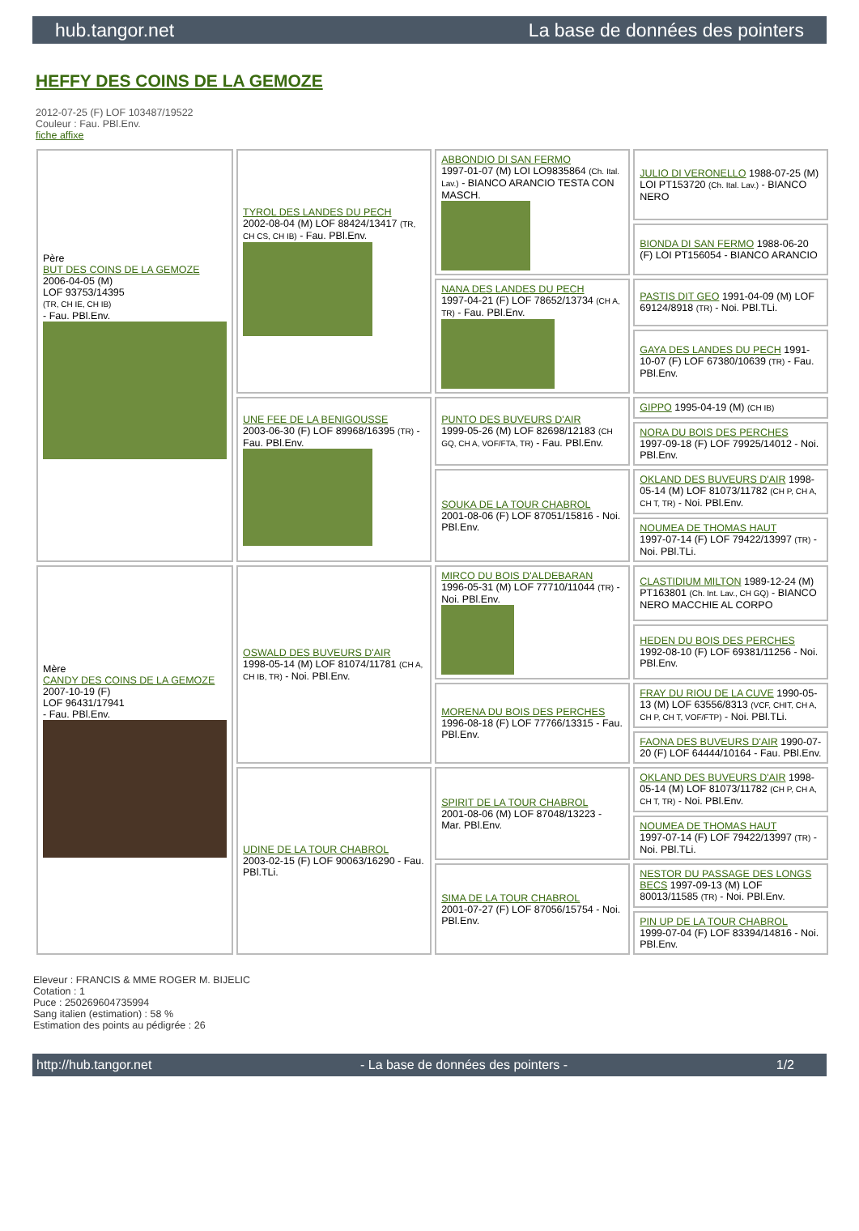hub.tangor.net La base de données des pointers
HEFFY DES COINS DE LA GEMOZE
2012-07-25 (F) LOF 103487/19522
Couleur : Fau. PBl.Env.
fiche affixe
| Père BUT DES COINS DE LA GEMOZE 2006-04-05 (M) LOF 93753/14395 (TR, CH IE, CH IB) - Fau. PBl.Env. | TYROL DES LANDES DU PECH 2002-08-04 (M) LOF 88424/13417 (TR, CH CS, CH IB) - Fau. PBl.Env. | ABBONDIO DI SAN FERMO 1997-01-07 (M) LOI LO9835864 (Ch. Ital. Lav.) - BIANCO ARANCIO TESTA CON MASCH. | JULIO DI VERONELLO 1988-07-25 (M) LOI PT153720 (Ch. Ital. Lav.) - BIANCO NERO |
| | | | BIONDA DI SAN FERMO 1988-06-20 (F) LOI PT156054 - BIANCO ARANCIO |
| | | NANA DES LANDES DU PECH 1997-04-21 (F) LOF 78652/13734 (CH A, TR) - Fau. PBl.Env. | PASTIS DIT GEO 1991-04-09 (M) LOF 69124/8918 (TR) - Noi. PBl.TLi. |
| | | | GAYA DES LANDES DU PECH 1991-10-07 (F) LOF 67380/10639 (TR) - Fau. PBl.Env. |
| | UNE FEE DE LA BENIGOUSSE 2003-06-30 (F) LOF 89968/16395 (TR) - Fau. PBl.Env. | PUNTO DES BUVEURS D'AIR 1999-05-26 (M) LOF 82698/12183 (CH GQ, CH A, VOF/FTA, TR) - Fau. PBl.Env. | GIPPO 1995-04-19 (M) (CH IB) |
| | | | NORA DU BOIS DES PERCHES 1997-09-18 (F) LOF 79925/14012 - Noi. PBl.Env. |
| | | SOUKA DE LA TOUR CHABROL 2001-08-06 (F) LOF 87051/15816 - Noi. PBl.Env. | OKLAND DES BUVEURS D'AIR 1998-05-14 (M) LOF 81073/11782 (CH P, CH A, CH T, TR) - Noi. PBl.Env. |
| | | | NOUMEA DE THOMAS HAUT 1997-07-14 (F) LOF 79422/13997 (TR) - Noi. PBl.TLi. |
| Mère CANDY DES COINS DE LA GEMOZE 2007-10-19 (F) LOF 96431/17941 - Fau. PBl.Env. | OSWALD DES BUVEURS D'AIR 1998-05-14 (M) LOF 81074/11781 (CH A, CH IB, TR) - Noi. PBl.Env. | MIRCO DU BOIS D'ALDEBARAN 1996-05-31 (M) LOF 77710/11044 (TR) - Noi. PBl.Env. | CLASTIDIUM MILTON 1989-12-24 (M) PT163801 (Ch. Int. Lav., CH GQ) - BIANCO NERO MACCHIE AL CORPO |
| | | | HEDEN DU BOIS DES PERCHES 1992-08-10 (F) LOF 69381/11256 - Noi. PBl.Env. |
| | | MORENA DU BOIS DES PERCHES 1996-08-18 (F) LOF 77766/13315 - Fau. PBl.Env. | FRAY DU RIOU DE LA CUVE 1990-05-13 (M) LOF 63556/8313 (VCF, CHIT, CH A, CH P, CH T, VOF/FTP) - Noi. PBl.TLi. |
| | | | FAONA DES BUVEURS D'AIR 1990-07-20 (F) LOF 64444/10164 - Fau. PBl.Env. |
| | UDINE DE LA TOUR CHABROL 2003-02-15 (F) LOF 90063/16290 - Fau. PBl.TLi. | SPIRIT DE LA TOUR CHABROL 2001-08-06 (M) LOF 87048/13223 - Mar. PBl.Env. | OKLAND DES BUVEURS D'AIR 1998-05-14 (M) LOF 81073/11782 (CH P, CH A, CH T, TR) - Noi. PBl.Env. |
| | | | NOUMEA DE THOMAS HAUT 1997-07-14 (F) LOF 79422/13997 (TR) - Noi. PBl.TLi. |
| | | SIMA DE LA TOUR CHABROL 2001-07-27 (F) LOF 87056/15754 - Noi. PBl.Env. | NESTOR DU PASSAGE DES LONGS BECS 1997-09-13 (M) LOF 80013/11585 (TR) - Noi. PBl.Env. |
| | | | PIN UP DE LA TOUR CHABROL 1999-07-04 (F) LOF 83394/14816 - Noi. PBl.Env. |
Eleveur : FRANCIS & MME ROGER M. BIJELIC
Cotation : 1
Puce : 250269604735994
Sang italien (estimation) : 58 %
Estimation des points au pédigrée : 26
http://hub.tangor.net - La base de données des pointers - 1/2